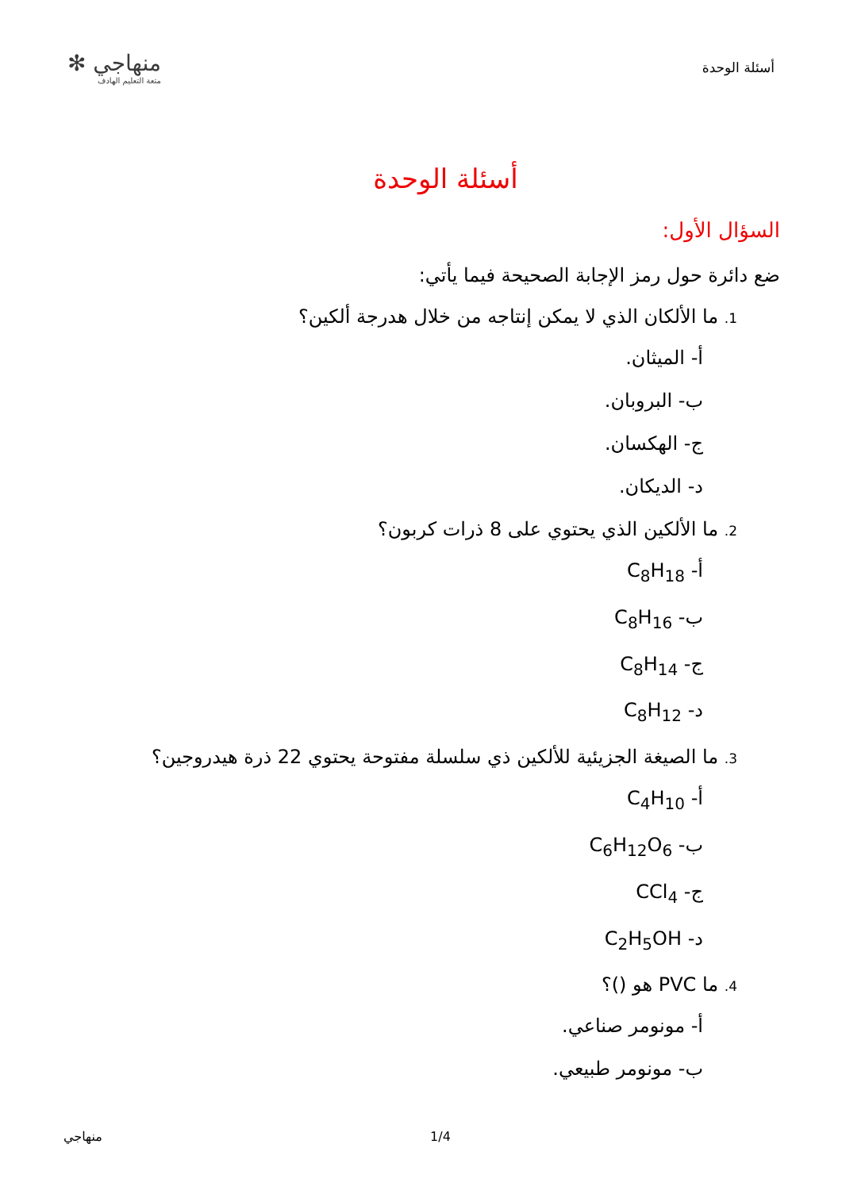أسئلة الوحدة
منهاجي ✻
متعة التعليم الهادف
أسئلة الوحدة
السؤال الأول:
ضع دائرة حول رمز الإجابة الصحيحة فيما يأتي:
1. ما الألكان الذي لا يمكن إنتاجه من خلال هدرجة ألكين؟
أ- الميثان.
ب- البروبان.
ج- الهكسان.
د- الديكان.
2. ما الألكين الذي يحتوي على 8 ذرات كربون؟
أ- C<sub>8</sub>H<sub>18</sub>
ب- C<sub>8</sub>H<sub>16</sub>
ج- C<sub>8</sub>H<sub>14</sub>
د- C<sub>8</sub>H<sub>12</sub>
3. ما الصيغة الجزيئية للألكين ذي سلسلة مفتوحة يحتوي 22 ذرة هيدروجين؟
أ- C<sub>4</sub>H<sub>10</sub>
ب- C<sub>6</sub>H<sub>12</sub>O<sub>6</sub>
ج- CCl<sub>4</sub>
د- C<sub>2</sub>H<sub>5</sub>OH
4. ما PVC هو ()؟
أ- مونومر صناعي.
ب- مونومر طبيعي.
منهاجي 1/4